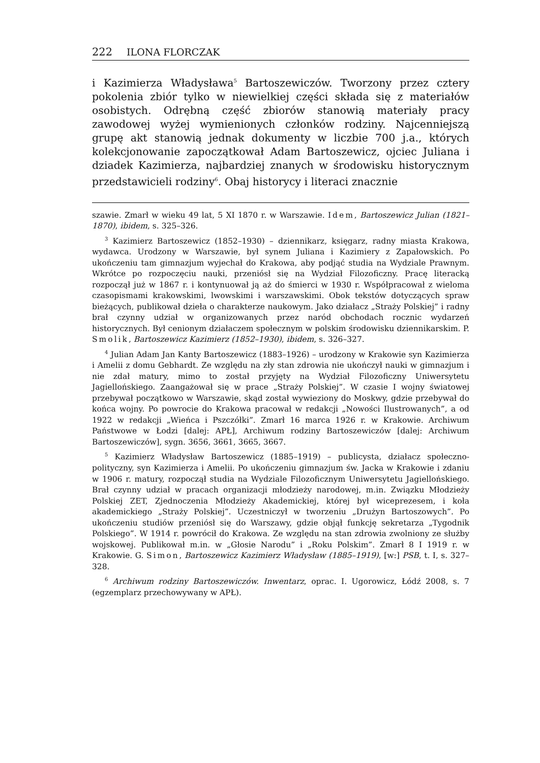222 ILONA FLORCZAK
i Kazimierza Władysława<sup>5</sup> Bartoszewiczów. Tworzony przez cztery pokolenia zbiór tylko w niewielkiej części składa się z materiałów osobistych. Odrębną część zbiorów stanowią materiały pracy zawodowej wyżej wymienionych członków rodziny. Najcenniejszą grupę akt stanowią jednak dokumenty w liczbie 700 j.a., których kolekcjonowanie zapoczątkował Adam Bartoszewicz, ojciec Juliana i dziadek Kazimierza, najbardziej znanych w środowisku historycznym przedstawicieli rodziny<sup>6</sup>. Obaj historycy i literaci znacznie
szawie. Zmarł w wieku 49 lat, 5 XI 1870 r. w Warszawie. Idem, Bartoszewicz Julian (1821–1870), ibidem, s. 325–326.
<sup>3</sup> Kazimierz Bartoszewicz (1852–1930) – dziennikarz, księgarz, radny miasta Krakowa, wydawca. Urodzony w Warszawie, był synem Juliana i Kazimiery z Zapałowskich. Po ukończeniu tam gimnazjum wyjechał do Krakowa, aby podjąć studia na Wydziale Prawnym. Wkrótce po rozpoczęciu nauki, przeniósł się na Wydział Filozoficzny. Pracę literacką rozpoczął już w 1867 r. i kontynuował ją aż do śmierci w 1930 r. Współpracował z wieloma czasopismami krakowskimi, lwowskimi i warszawskimi. Obok tekstów dotyczących spraw bieżących, publikował dzieła o charakterze naukowym. Jako działacz „Straży Polskiej” i radny brał czynny udział w organizowanych przez naród obchodach rocznic wydarzeń historycznych. Był cenionym działaczem społecznym w polskim środowisku dziennikarskim. P. Smolik, Bartoszewicz Kazimierz (1852–1930), ibidem, s. 326–327.
<sup>4</sup> Julian Adam Jan Kanty Bartoszewicz (1883–1926) – urodzony w Krakowie syn Kazimierza i Amelii z domu Gebhardt. Ze względu na zły stan zdrowia nie ukończył nauki w gimnazjum i nie zdał matury, mimo to został przyjęty na Wydział Filozoficzny Uniwersytetu Jagiellońskiego. Zaangażował się w prace „Straży Polskiej”. W czasie I wojny światowej przebywał początkowo w Warszawie, skąd został wywieziony do Moskwy, gdzie przebywał do końca wojny. Po powrocie do Krakowa pracował w redakcji „Nowości Ilustrowanych”, a od 1922 w redakcji „Wieńca i Pszczółki”. Zmarł 16 marca 1926 r. w Krakowie. Archiwum Państwowe w Łodzi [dalej: APŁ], Archiwum rodziny Bartoszewiczów [dalej: Archiwum Bartoszewiczów], sygn. 3656, 3661, 3665, 3667.
<sup>5</sup> Kazimierz Władysław Bartoszewicz (1885–1919) – publicysta, działacz społeczno-polityczny, syn Kazimierza i Amelii. Po ukończeniu gimnazjum św. Jacka w Krakowie i zdaniu w 1906 r. matury, rozpoczął studia na Wydziale Filozoficznym Uniwersytetu Jagiellońskiego. Brał czynny udział w pracach organizacji młodzieży narodowej, m.in. Związku Młodzieży Polskiej ZET, Zjednoczenia Młodzieży Akademickiej, której był wiceprezesem, i koła akademickiego „Straży Polskiej”. Uczestniczył w tworzeniu „Drużyn Bartoszowych”. Po ukończeniu studiów przeniósł się do Warszawy, gdzie objął funkcję sekretarza „Tygodnik Polskiego”. W 1914 r. powrócił do Krakowa. Ze względu na stan zdrowia zwolniony ze służby wojskowej. Publikował m.in. w „Głosie Narodu” i „Roku Polskim”. Zmarł 8 I 1919 r. w Krakowie. G. Simon, Bartoszewicz Kazimierz Władysław (1885–1919), [w:] PSB, t. I, s. 327–328.
<sup>6</sup> Archiwum rodziny Bartoszewiczów. Inwentarz, oprac. I. Ugorowicz, Łódź 2008, s. 7 (egzemplarz przechowywany w APŁ).